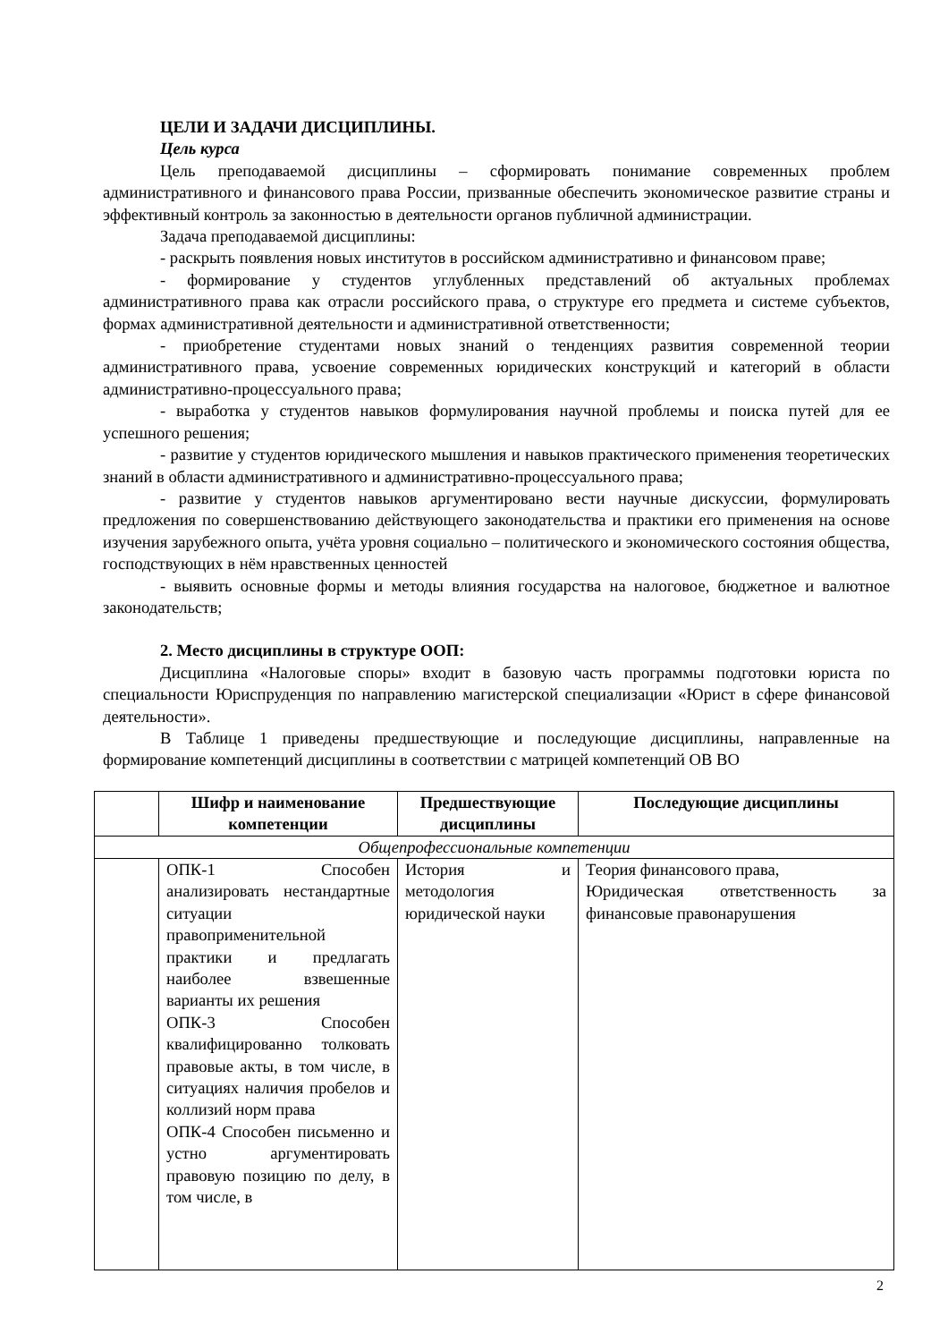ЦЕЛИ И ЗАДАЧИ ДИСЦИПЛИНЫ.
Цель курса
Цель преподаваемой дисциплины – сформировать понимание современных проблем административного и финансового права России, призванные обеспечить экономическое развитие страны и эффективный контроль за законностью в деятельности органов публичной администрации.
Задача преподаваемой дисциплины:
- раскрыть появления новых институтов в российском административно и финансовом праве;
- формирование у студентов углубленных представлений об актуальных проблемах административного права как отрасли российского права, о структуре его предмета и системе субъектов, формах административной деятельности и административной ответственности;
- приобретение студентами новых знаний о тенденциях развития современной теории административного права, усвоение современных юридических конструкций и категорий в области административно-процессуального права;
- выработка у студентов навыков формулирования научной проблемы и поиска путей для ее успешного решения;
- развитие у студентов юридического мышления и навыков практического применения теоретических знаний в области административного и административно-процессуального права;
- развитие у студентов навыков аргументировано вести научные дискуссии, формулировать предложения по совершенствованию действующего законодательства и практики его применения на основе изучения зарубежного опыта, учёта уровня социально – политического и экономического состояния общества, господствующих в нём нравственных ценностей
- выявить основные формы и методы влияния государства на налоговое, бюджетное и валютное законодательств;
2. Место дисциплины в структуре ООП:
Дисциплина «Налоговые споры» входит в базовую часть программы подготовки юриста по специальности Юриспруденция по направлению магистерской специализации «Юрист в сфере финансовой деятельности».
В Таблице 1 приведены предшествующие и последующие дисциплины, направленные на формирование компетенций дисциплины в соответствии с матрицей компетенций ОВ ВО
| | Шифр и наименование компетенции | Предшествующие дисциплины | Последующие дисциплины |
| --- | --- | --- | --- |
| Общепрофессиональные компетенции | | | |
| | ОПК-1 Способен анализировать нестандартные ситуации правоприменительной практики и предлагать наиболее взвешенные варианты их решения ОПК-3 Способен квалифицированно толковать правовые акты, в том числе, в ситуациях наличия пробелов и коллизий норм права ОПК-4 Способен письменно и устно аргументировать правовую позицию по делу, в том числе, в | История и методология юридической науки | Теория финансового права, Юридическая ответственность за финансовые правонарушения |
2